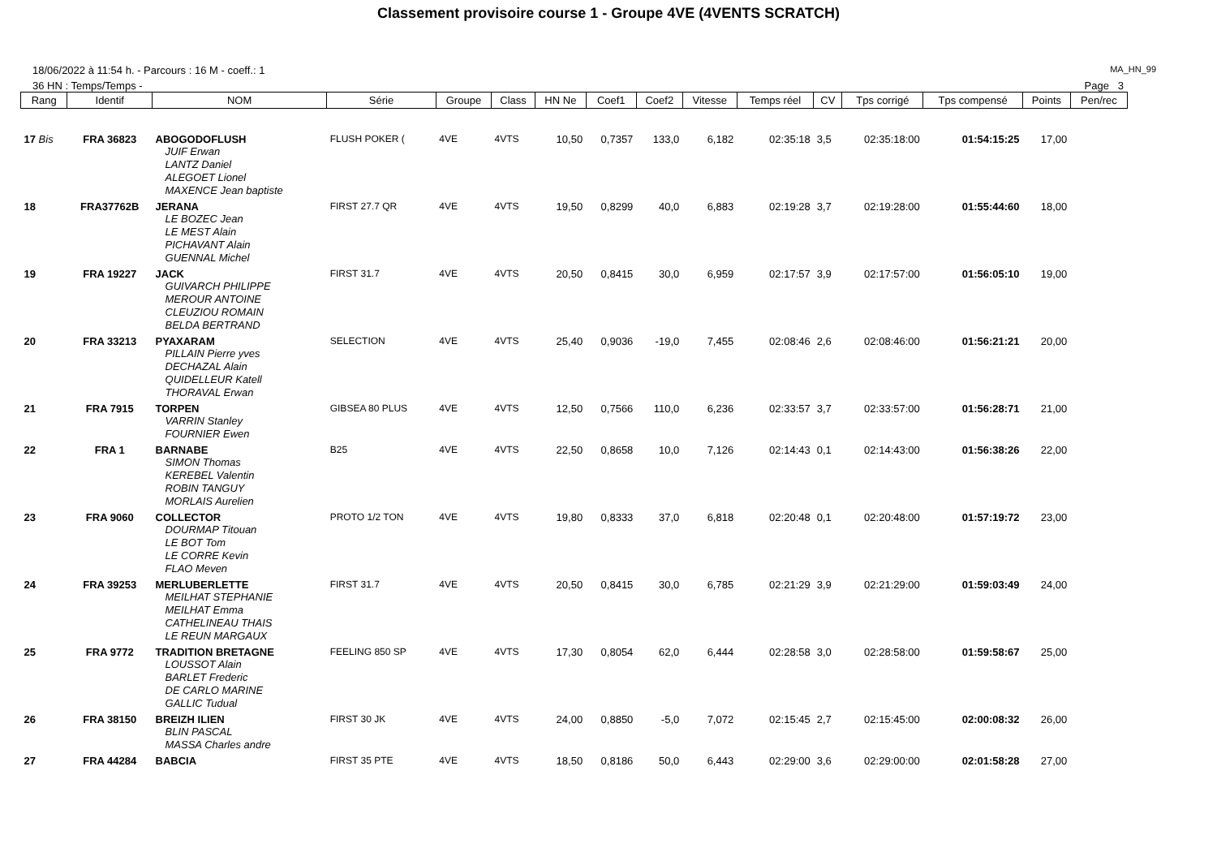Classement provisoire course 1 - Groupe 4VE (4VENTS SCRATCH)
18/06/2022 à 11:54 h. - Parcours : 16 M - coeff.: 1 MA_HN_99
36 HN : Temps/Temps - Page 3
| Rang | Identif | NOM | Série | Groupe | Class | HN Ne | Coef1 | Coef2 | Vitesse | Temps réel | CV | Tps corrigé | Tps compensé | Points | Pen/rec |
| --- | --- | --- | --- | --- | --- | --- | --- | --- | --- | --- | --- | --- | --- | --- | --- |
| 17 Bis | FRA 36823 | ABOGODOFLUSH JUIF Erwan LANTZ Daniel ALEGOET Lionel MAXENCE Jean baptiste | FLUSH POKER ( | 4VE | 4VTS | 10,50 | 0,7357 | 133,0 | 6,182 | 02:35:18 | 3,5 | 02:35:18:00 | 01:54:15:25 | 17,00 | |
| 18 | FRA37762B | JERANA LE BOZEC Jean LE MEST Alain PICHAVANT Alain GUENNAL Michel | FIRST 27.7 QR | 4VE | 4VTS | 19,50 | 0,8299 | 40,0 | 6,883 | 02:19:28 | 3,7 | 02:19:28:00 | 01:55:44:60 | 18,00 | |
| 19 | FRA 19227 | JACK GUIVARCH PHILIPPE MEROUR ANTOINE CLEUZIOU ROMAIN BELDA BERTRAND | FIRST 31.7 | 4VE | 4VTS | 20,50 | 0,8415 | 30,0 | 6,959 | 02:17:57 | 3,9 | 02:17:57:00 | 01:56:05:10 | 19,00 | |
| 20 | FRA 33213 | PYAXARAM PILLAIN Pierre yves DECHAZAL Alain QUIDELLEUR Katell THORAVAL Erwan | SELECTION | 4VE | 4VTS | 25,40 | 0,9036 | -19,0 | 7,455 | 02:08:46 | 2,6 | 02:08:46:00 | 01:56:21:21 | 20,00 | |
| 21 | FRA 7915 | TORPEN VARRIN Stanley FOURNIER Ewen | GIBSEA 80 PLUS | 4VE | 4VTS | 12,50 | 0,7566 | 110,0 | 6,236 | 02:33:57 | 3,7 | 02:33:57:00 | 01:56:28:71 | 21,00 | |
| 22 | FRA 1 | BARNABE SIMON Thomas KEREBEL Valentin ROBIN TANGUY MORLAIS Aurelien | B25 | 4VE | 4VTS | 22,50 | 0,8658 | 10,0 | 7,126 | 02:14:43 | 0,1 | 02:14:43:00 | 01:56:38:26 | 22,00 | |
| 23 | FRA 9060 | COLLECTOR DOURMAP Titouan LE BOT Tom LE CORRE Kevin FLAO Meven | PROTO 1/2 TON | 4VE | 4VTS | 19,80 | 0,8333 | 37,0 | 6,818 | 02:20:48 | 0,1 | 02:20:48:00 | 01:57:19:72 | 23,00 | |
| 24 | FRA 39253 | MERLUBERLETTE MEILHAT STEPHANIE MEILHAT Emma CATHELINEAU THAIS LE REUN MARGAUX | FIRST 31.7 | 4VE | 4VTS | 20,50 | 0,8415 | 30,0 | 6,785 | 02:21:29 | 3,9 | 02:21:29:00 | 01:59:03:49 | 24,00 | |
| 25 | FRA 9772 | TRADITION BRETAGNE LOUSSOT Alain BARLET Frederic DE CARLO MARINE GALLIC Tudual | FEELING 850 SP | 4VE | 4VTS | 17,30 | 0,8054 | 62,0 | 6,444 | 02:28:58 | 3,0 | 02:28:58:00 | 01:59:58:67 | 25,00 | |
| 26 | FRA 38150 | BREIZH ILIEN BLIN PASCAL MASSA Charles andre | FIRST 30 JK | 4VE | 4VTS | 24,00 | 0,8850 | -5,0 | 7,072 | 02:15:45 | 2,7 | 02:15:45:00 | 02:00:08:32 | 26,00 | |
| 27 | FRA 44284 | BABCIA | FIRST 35 PTE | 4VE | 4VTS | 18,50 | 0,8186 | 50,0 | 6,443 | 02:29:00 | 3,6 | 02:29:00:00 | 02:01:58:28 | 27,00 | |